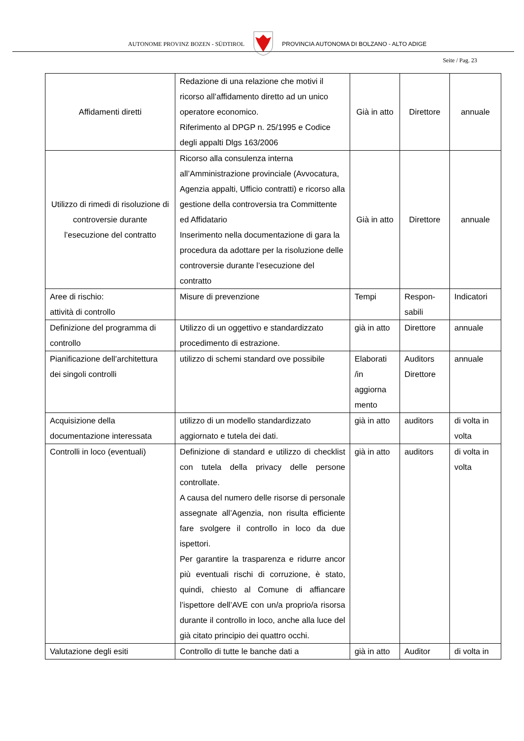AUTONOME PROVINZ BOZEN - SÜDTIROL PROVINCIA AUTONOMA DI BOLZANO - ALTO ADIGE
Seite / Pag. 23
| Affidamenti diretti | Redazione di una relazione che motivi il ricorso all’affidamento diretto ad un unico operatore economico. Riferimento al DPGP n. 25/1995 e Codice degli appalti Dlgs 163/2006 | Già in atto | Direttore | annuale |
| Utilizzo di rimedi di risoluzione di controversie durante l’esecuzione del contratto | Ricorso alla consulenza interna all’Amministrazione provinciale (Avvocatura, Agenzia appalti, Ufficio contratti) e ricorso alla gestione della controversia tra Committente ed Affidatario Inserimento nella documentazione di gara la procedura da adottare per la risoluzione delle controversie durante l’esecuzione del contratto | Già in atto | Direttore | annuale |
| Aree di rischio: attività di controllo | Misure di prevenzione | Tempi | Respon- sabili | Indicatori |
| Definizione del programma di controllo | Utilizzo di un oggettivo e standardizzato procedimento di estrazione. | già in atto | Direttore | annuale |
| Pianificazione dell’architettura dei singoli controlli | utilizzo di schemi standard ove possibile | Elaborati /in aggiorna mento | Auditors Direttore | annuale |
| Acquisizione della documentazione interessata | utilizzo di un modello standardizzato aggiornato e tutela dei dati. | già in atto | auditors | di volta in volta |
| Controlli in loco (eventuali) | Definizione di standard e utilizzo di checklist con tutela della privacy delle persone controllate. A causa del numero delle risorse di personale assegnate all’Agenzia, non risulta efficiente fare svolgere il controllo in loco da due ispettori. Per garantire la trasparenza e ridurre ancor più eventuali rischi di corruzione, è stato, quindi, chiesto al Comune di affiancare l’ispettore dell’AVE con un/a proprio/a risorsa durante il controllo in loco, anche alla luce del già citato principio dei quattro occhi. | già in atto | auditors | di volta in volta |
| Valutazione degli esiti | Controllo di tutte le banche dati a | già in atto | Auditor | di volta in |